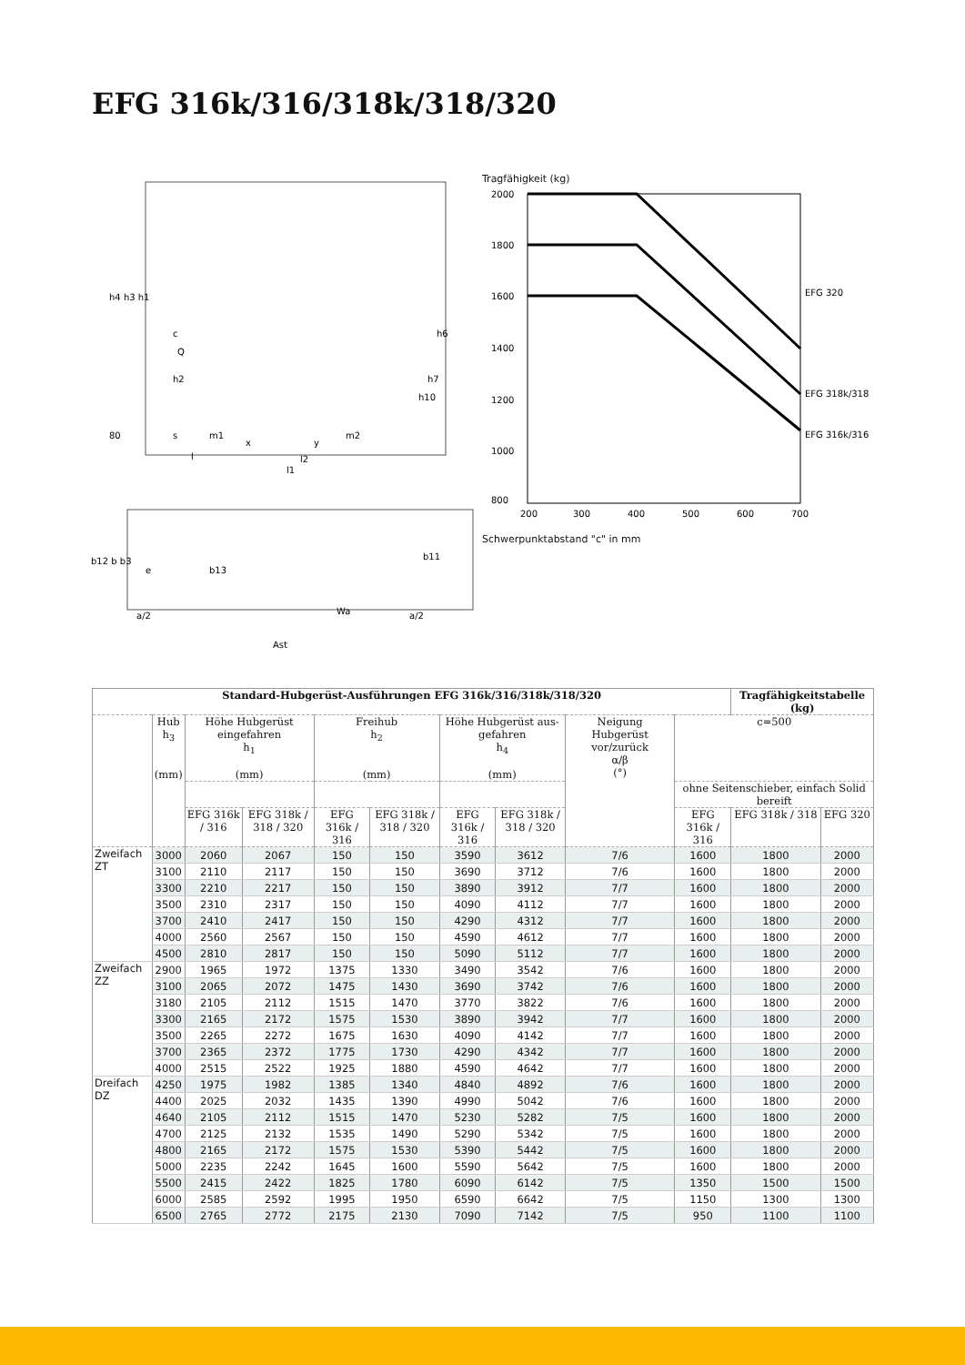EFG 316k/316/318k/318/320
h4 h3 h1
c
Q
h2
h6
h7
h10
80
s
m1
x
y
m2
l
l2
l1
b12 b b3
e
b13
b11
a/2
Wa
a/2
Ast
Tragfähigkeit (kg)
2000
1800
1600
1400
1200
1000
800
EFG 320
EFG 318k/318
EFG 316k/316
200
300
400
500
600
700
Schwerpunktabstand "c" in mm
| Standard-Hubgerüst-Ausführungen EFG 316k/316/318k/318/320 | | | | | | | | | | Tragfähigkeitstabelle (kg) | |
| --- | --- | --- | --- | --- | --- | --- | --- | --- | --- | --- | --- |
| | Hub h<sub>3</sub> (mm) | Höhe Hubgerüst eingefahren h<sub>1</sub> (mm) | | Freihub h<sub>2</sub> (mm) | | Höhe Hubgerüst aus-gefahren h<sub>4</sub> (mm) | | Neigung Hubgerüst vor/zurück α/β (°) | c=500 | | |
| | | | | | | | | | ohne Seitenschieber, einfach Solid bereift | | |
| | | EFG 316k / 316 | EFG 318k / 318 / 320 | EFG 316k / 316 | EFG 318k / 318 / 320 | EFG 316k / 316 | EFG 318k / 318 / 320 | | EFG 316k / 316 | EFG 318k / 318 | EFG 320 |
| Zweifach ZT | 3000 | 2060 | 2067 | 150 | 150 | 3590 | 3612 | 7/6 | 1600 | 1800 | 2000 |
| | 3100 | 2110 | 2117 | 150 | 150 | 3690 | 3712 | 7/6 | 1600 | 1800 | 2000 |
| | 3300 | 2210 | 2217 | 150 | 150 | 3890 | 3912 | 7/7 | 1600 | 1800 | 2000 |
| | 3500 | 2310 | 2317 | 150 | 150 | 4090 | 4112 | 7/7 | 1600 | 1800 | 2000 |
| | 3700 | 2410 | 2417 | 150 | 150 | 4290 | 4312 | 7/7 | 1600 | 1800 | 2000 |
| | 4000 | 2560 | 2567 | 150 | 150 | 4590 | 4612 | 7/7 | 1600 | 1800 | 2000 |
| | 4500 | 2810 | 2817 | 150 | 150 | 5090 | 5112 | 7/7 | 1600 | 1800 | 2000 |
| Zweifach ZZ | 2900 | 1965 | 1972 | 1375 | 1330 | 3490 | 3542 | 7/6 | 1600 | 1800 | 2000 |
| | 3100 | 2065 | 2072 | 1475 | 1430 | 3690 | 3742 | 7/6 | 1600 | 1800 | 2000 |
| | 3180 | 2105 | 2112 | 1515 | 1470 | 3770 | 3822 | 7/6 | 1600 | 1800 | 2000 |
| | 3300 | 2165 | 2172 | 1575 | 1530 | 3890 | 3942 | 7/7 | 1600 | 1800 | 2000 |
| | 3500 | 2265 | 2272 | 1675 | 1630 | 4090 | 4142 | 7/7 | 1600 | 1800 | 2000 |
| | 3700 | 2365 | 2372 | 1775 | 1730 | 4290 | 4342 | 7/7 | 1600 | 1800 | 2000 |
| | 4000 | 2515 | 2522 | 1925 | 1880 | 4590 | 4642 | 7/7 | 1600 | 1800 | 2000 |
| Dreifach DZ | 4250 | 1975 | 1982 | 1385 | 1340 | 4840 | 4892 | 7/6 | 1600 | 1800 | 2000 |
| | 4400 | 2025 | 2032 | 1435 | 1390 | 4990 | 5042 | 7/6 | 1600 | 1800 | 2000 |
| | 4640 | 2105 | 2112 | 1515 | 1470 | 5230 | 5282 | 7/5 | 1600 | 1800 | 2000 |
| | 4700 | 2125 | 2132 | 1535 | 1490 | 5290 | 5342 | 7/5 | 1600 | 1800 | 2000 |
| | 4800 | 2165 | 2172 | 1575 | 1530 | 5390 | 5442 | 7/5 | 1600 | 1800 | 2000 |
| | 5000 | 2235 | 2242 | 1645 | 1600 | 5590 | 5642 | 7/5 | 1600 | 1800 | 2000 |
| | 5500 | 2415 | 2422 | 1825 | 1780 | 6090 | 6142 | 7/5 | 1350 | 1500 | 1500 |
| | 6000 | 2585 | 2592 | 1995 | 1950 | 6590 | 6642 | 7/5 | 1150 | 1300 | 1300 |
| | 6500 | 2765 | 2772 | 2175 | 2130 | 7090 | 7142 | 7/5 | 950 | 1100 | 1100 |